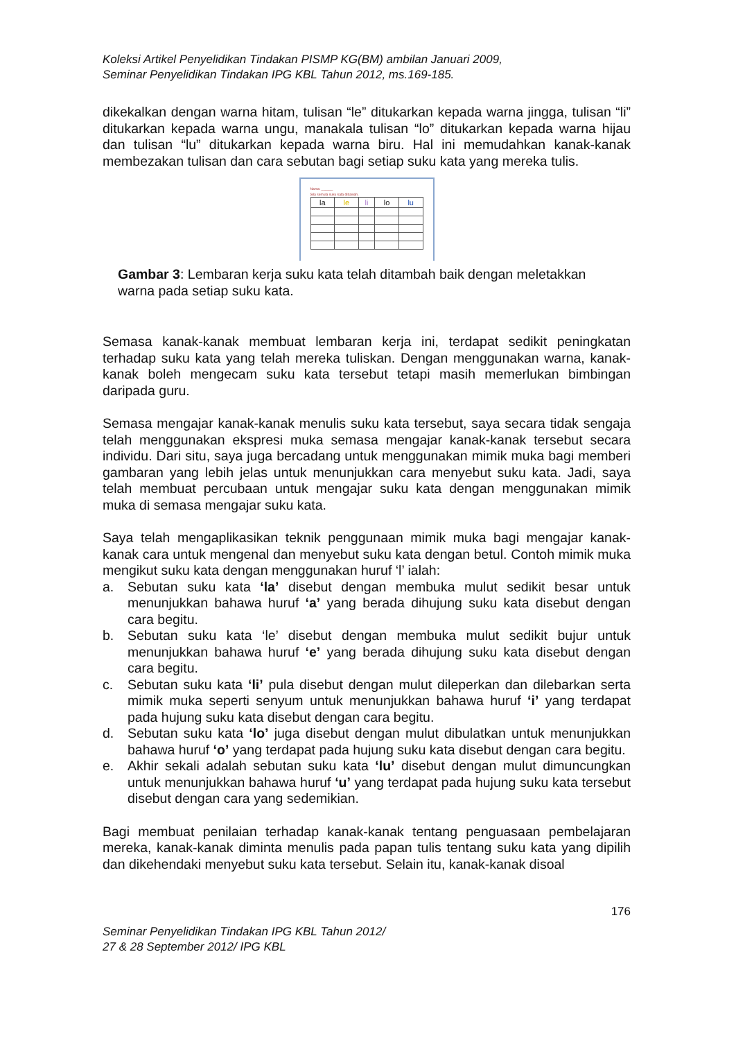Koleksi Artikel Penyelidikan Tindakan PISMP KG(BM) ambilan Januari 2009,
Seminar Penyelidikan Tindakan IPG KBL Tahun 2012, ms.169-185.
dikekalkan dengan warna hitam, tulisan “le” ditukarkan kepada warna jingga, tulisan “li” ditukarkan kepada warna ungu, manakala tulisan “lo” ditukarkan kepada warna hijau dan tulisan “lu” ditukarkan kepada warna biru. Hal ini memudahkan kanak-kanak membezakan tulisan dan cara sebutan bagi setiap suku kata yang mereka tulis.
Nama: ______
Sila semula suku kata dibawah.
| la | le | li | lo | lu |
Gambar 3: Lembaran kerja suku kata telah ditambah baik dengan meletakkan warna pada setiap suku kata.
Semasa kanak-kanak membuat lembaran kerja ini, terdapat sedikit peningkatan terhadap suku kata yang telah mereka tuliskan. Dengan menggunakan warna, kanak-kanak boleh mengecam suku kata tersebut tetapi masih memerlukan bimbingan daripada guru.
Semasa mengajar kanak-kanak menulis suku kata tersebut, saya secara tidak sengaja telah menggunakan ekspresi muka semasa mengajar kanak-kanak tersebut secara individu. Dari situ, saya juga bercadang untuk menggunakan mimik muka bagi memberi gambaran yang lebih jelas untuk menunjukkan cara menyebut suku kata. Jadi, saya telah membuat percubaan untuk mengajar suku kata dengan menggunakan mimik muka di semasa mengajar suku kata.
Saya telah mengaplikasikan teknik penggunaan mimik muka bagi mengajar kanak-kanak cara untuk mengenal dan menyebut suku kata dengan betul. Contoh mimik muka mengikut suku kata dengan menggunakan huruf ‘l’ ialah:
a. Sebutan suku kata ‘la’ disebut dengan membuka mulut sedikit besar untuk menunjukkan bahawa huruf ‘a’ yang berada dihujung suku kata disebut dengan cara begitu.
b. Sebutan suku kata ‘le’ disebut dengan membuka mulut sedikit bujur untuk menunjukkan bahawa huruf ‘e’ yang berada dihujung suku kata disebut dengan cara begitu.
c. Sebutan suku kata ‘li’ pula disebut dengan mulut dileperkan dan dilebarkan serta mimik muka seperti senyum untuk menunjukkan bahawa huruf ‘i’ yang terdapat pada hujung suku kata disebut dengan cara begitu.
d. Sebutan suku kata ‘lo’ juga disebut dengan mulut dibulatkan untuk menunjukkan bahawa huruf ‘o’ yang terdapat pada hujung suku kata disebut dengan cara begitu.
e. Akhir sekali adalah sebutan suku kata ‘lu’ disebut dengan mulut dimuncungkan untuk menunjukkan bahawa huruf ‘u’ yang terdapat pada hujung suku kata tersebut disebut dengan cara yang sedemikian.
Bagi membuat penilaian terhadap kanak-kanak tentang penguasaan pembelajaran mereka, kanak-kanak diminta menulis pada papan tulis tentang suku kata yang dipilih dan dikehendaki menyebut suku kata tersebut. Selain itu, kanak-kanak disoal
176
Seminar Penyelidikan Tindakan IPG KBL Tahun 2012/
27 & 28 September 2012/ IPG KBL